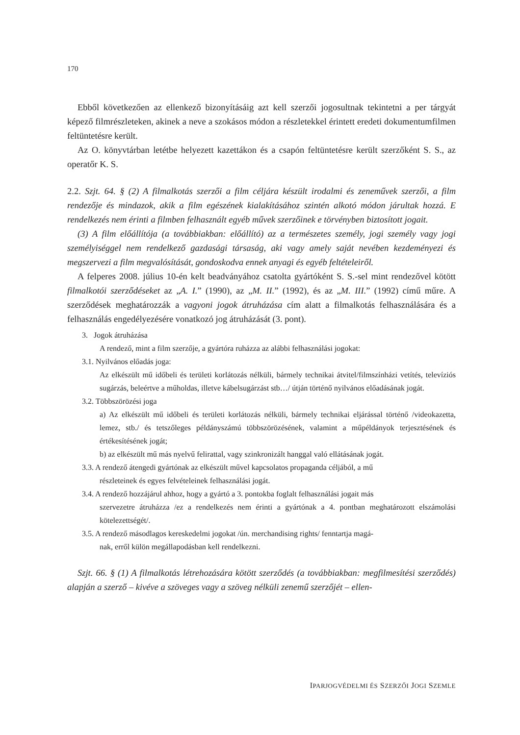170
Ebből következően az ellenkező bizonyításáig azt kell szerzői jogosultnak tekintetni a per tárgyát képező filmrészleteken, akinek a neve a szokásos módon a részletekkel érintett eredeti dokumentumfilmen feltüntetésre került.
Az O. könyvtárban letétbe helyezett kazettákon és a csapón feltüntetésre került szerzőként S. S., az operatőr K. S.
2.2. Szjt. 64. § (2) A filmalkotás szerzői a film céljára készült irodalmi és zeneművek szerzői, a film rendezője és mindazok, akik a film egészének kialakításához szintén alkotó módon járultak hozzá. E rendelkezés nem érinti a filmben felhasznált egyéb művek szerzőinek e törvényben biztosított jogait.
(3) A film előállítója (a továbbiakban: előállító) az a természetes személy, jogi személy vagy jogi személyiséggel nem rendelkező gazdasági társaság, aki vagy amely saját nevében kezdeményezi és megszervezi a film megvalósítását, gondoskodva ennek anyagi és egyéb feltételeiről.
A felperes 2008. július 10-én kelt beadványához csatolta gyártóként S. S.-sel mint rendezővel kötött filmalkotói szerződéseket az „A. I.” (1990), az „M. II.” (1992), és az „M. III.” (1992) című műre. A szerződések meghatározzák a vagyoni jogok átruházása cím alatt a filmalkotás felhasználására és a felhasználás engedélyezésére vonatkozó jog átruházását (3. pont).
3. Jogok átruházása
A rendező, mint a film szerzője, a gyártóra ruházza az alábbi felhasználási jogokat:
3.1. Nyilvános előadás joga:
Az elkészült mű időbeli és területi korlátozás nélküli, bármely technikai átvitel/filmszínházi vetítés, televíziós sugárzás, beleértve a műholdas, illetve kábelsugárzást stb…/ útján történő nyilvános előadásának jogát.
3.2. Többszörözési joga
a) Az elkészült mű időbeli és területi korlátozás nélküli, bármely technikai eljárással történő /videokazetta, lemez, stb./ és tetszőleges példányszámú többszörözésének, valamint a műpéldányok terjesztésének és értékesítésének jogát;
b) az elkészült mű más nyelvű felirattal, vagy szinkronizált hanggal való ellátásának jogát.
3.3. A rendező átengedi gyártónak az elkészült művel kapcsolatos propaganda céljából, a mű
részleteinek és egyes felvételeinek felhasználási jogát.
3.4. A rendező hozzájárul ahhoz, hogy a gyártó a 3. pontokba foglalt felhasználási jogait más
szervezetre átruházza /ez a rendelkezés nem érinti a gyártónak a 4. pontban meghatározott elszámolási kötelezettségét/.
3.5. A rendező másodlagos kereskedelmi jogokat /ún. merchandising rights/ fenntartja magá-
nak, erről külön megállapodásban kell rendelkezni.
Szjt. 66. § (1) A filmalkotás létrehozására kötött szerződés (a továbbiakban: megfilmesítési szerződés) alapján a szerző – kivéve a szöveges vagy a szöveg nélküli zenemű szerzőjét – ellen-
IPARJOGVÉDELMI ÉS SZERZŐI JOGI SZEMLE